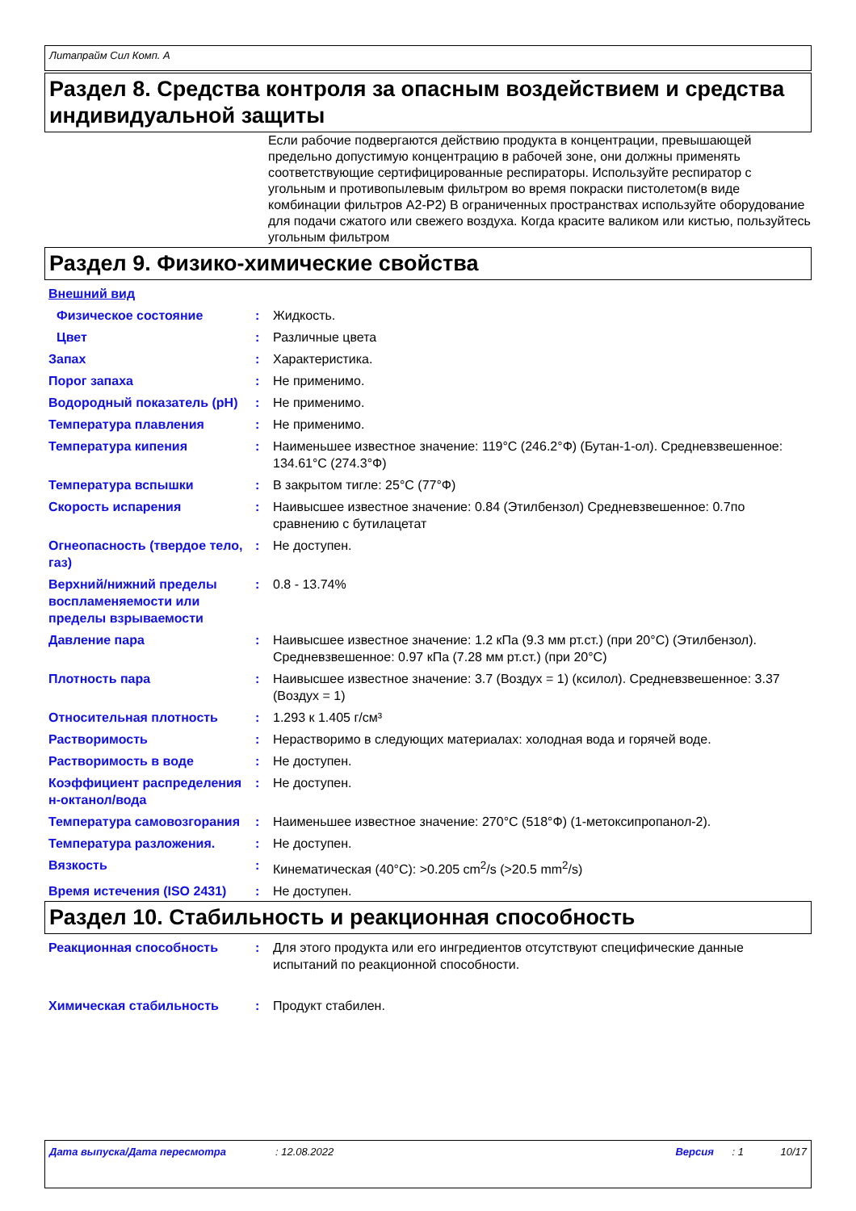Литапрайм Сил Комп. A
Раздел 8. Средства контроля за опасным воздействием и средства индивидуальной защиты
Если рабочие подвергаются действию продукта в концентрации, превышающей предельно допустимую концентрацию в рабочей зоне, они должны применять соответствующие сертифицированные респираторы. Используйте респиратор с угольным и противопылевым фильтром во время покраски пистолетом(в виде комбинации фильтров A2-P2) В ограниченных пространствах используйте оборудование для подачи сжатого или свежего воздуха. Когда красите валиком или кистью, пользуйтесь угольным фильтром
Раздел 9. Физико-химические свойства
Внешний вид
Физическое состояние : Жидкость.
Цвет : Различные цвета
Запах : Характеристика.
Порог запаха : Не применимо.
Водородный показатель (pH) : Не применимо.
Температура плавления : Не применимо.
Температура кипения : Наименьшее известное значение: 119°C (246.2°Ф) (Бутан-1-ол). Средневзвешенное: 134.61°C (274.3°Ф)
Температура вспышки : В закрытом тигле: 25°C (77°Ф)
Скорость испарения : Наивысшее известное значение: 0.84 (Этилбензол) Средневзвешенное: 0.7по сравнению с бутилацетат
Огнеопасность (твердое тело, газ)
: Не доступен.
Верхний/нижний пределы воспламеняемости или пределы взрываемости
: 0.8 - 13.74%
Давление пара : Наивысшее известное значение: 1.2 кПа (9.3 мм рт.ст.) (при 20°C) (Этилбензол). Средневзвешенное: 0.97 кПа (7.28 мм рт.ст.) (при 20°C)
Плотность пара : Наивысшее известное значение: 3.7 (Воздух = 1) (ксилол). Средневзвешенное: 3.37 (Воздух = 1)
Относительная плотность : 1.293 к 1.405 г/см³
Растворимость : Нерастворимо в следующих материалах: холодная вода и горячей воде.
Растворимость в воде : Не доступен.
Коэффициент распределения н-октанол/вода
: Не доступен.
Температура самовозгорания : Наименьшее известное значение: 270°C (518°Ф) (1-метоксипропанол-2).
Температура разложения. : Не доступен.
Вязкость : Кинематическая (40°C): >0.205 cm<sup>2</sup>/s (>20.5 mm<sup>2</sup>/s)
Время истечения (ISO 2431) : Не доступен.
Раздел 10. Стабильность и реакционная способность
Реакционная способность : Для этого продукта или его ингредиентов отсутствуют специфические данные испытаний по реакционной способности.
Химическая стабильность : Продукт стабилен.
Дата выпуска/Дата пересмотра: 12.08.2022 Версия: 1 10/17